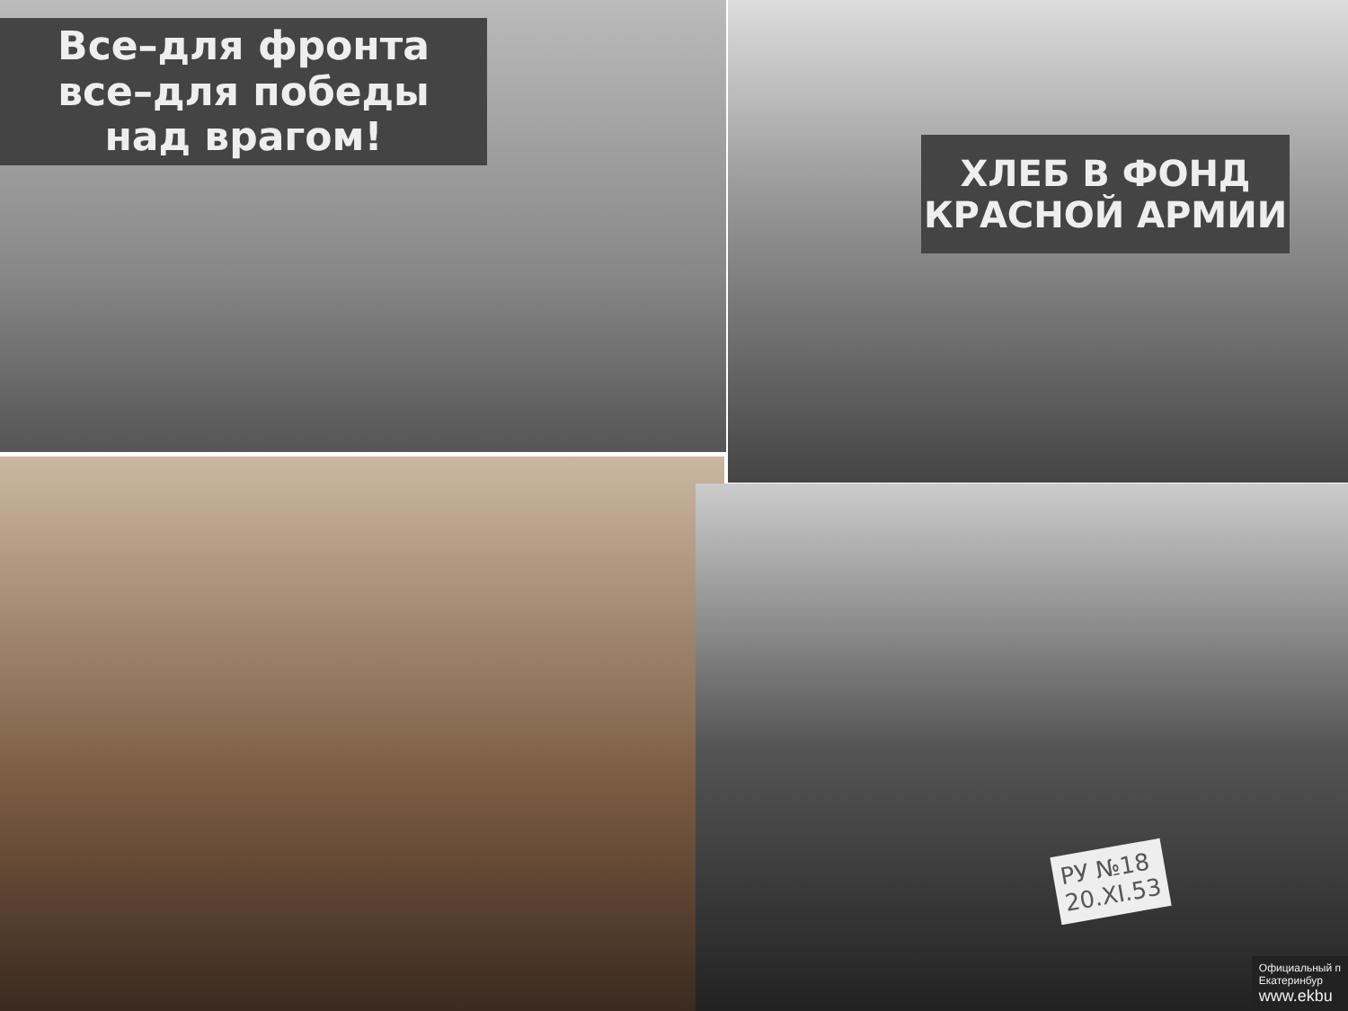Все–для фронта
все–для победы
над врагом!
ХЛЕБ В ФОНД
КРАСНОЙ АРМИИ
РУ №18
20.XI.53
Официальный п
Екатеринбур
www.ekbu